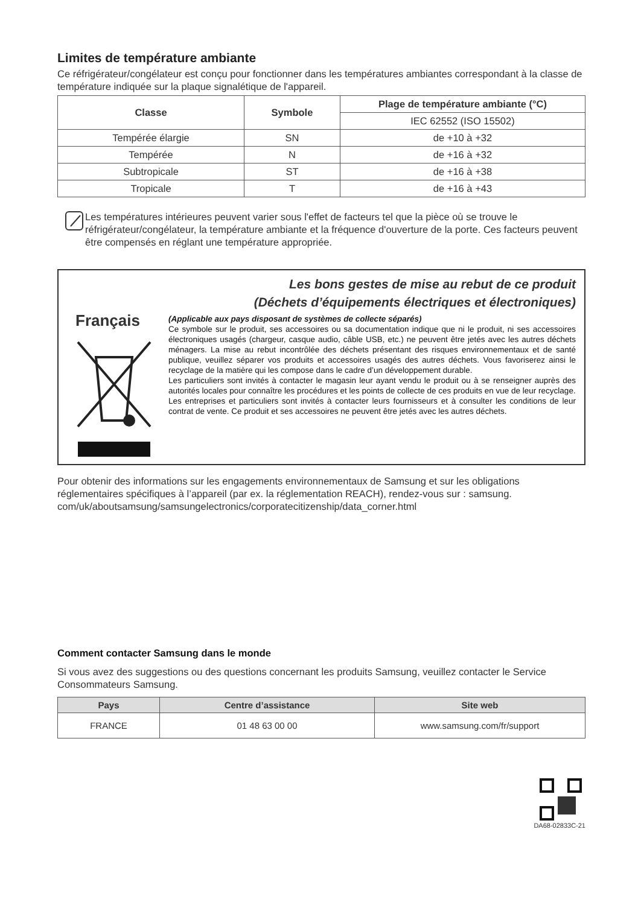Limites de température ambiante
Ce réfrigérateur/congélateur est conçu pour fonctionner dans les températures ambiantes correspondant à la classe de température indiquée sur la plaque signalétique de l'appareil.
| Classe | Symbole | Plage de température ambiante (°C) |
| --- | --- | --- |
| | | IEC 62552 (ISO 15502) |
| Tempérée élargie | SN | de +10 à +32 |
| Tempérée | N | de +16 à +32 |
| Subtropicale | ST | de +16 à +38 |
| Tropicale | T | de +16 à +43 |
Les températures intérieures peuvent varier sous l'effet de facteurs tel que la pièce où se trouve le réfrigérateur/congélateur, la température ambiante et la fréquence d'ouverture de la porte. Ces facteurs peuvent être compensés en réglant une température appropriée.
Français
Les bons gestes de mise au rebut de ce produit
(Déchets d’équipements électriques et électroniques)
(Applicable aux pays disposant de systèmes de collecte séparés)
Ce symbole sur le produit, ses accessoires ou sa documentation indique que ni le produit, ni ses accessoires électroniques usagés (chargeur, casque audio, câble USB, etc.) ne peuvent être jetés avec les autres déchets ménagers. La mise au rebut incontrôlée des déchets présentant des risques environnementaux et de santé publique, veuillez séparer vos produits et accessoires usagés des autres déchets. Vous favoriserez ainsi le recyclage de la matière qui les compose dans le cadre d’un développement durable.
Les particuliers sont invités à contacter le magasin leur ayant vendu le produit ou à se renseigner auprès des autorités locales pour connaître les procédures et les points de collecte de ces produits en vue de leur recyclage.
Les entreprises et particuliers sont invités à contacter leurs fournisseurs et à consulter les conditions de leur contrat de vente. Ce produit et ses accessoires ne peuvent être jetés avec les autres déchets.
Pour obtenir des informations sur les engagements environnementaux de Samsung et sur les obligations réglementaires spécifiques à l’appareil (par ex. la réglementation REACH), rendez-vous sur : samsung. com/uk/aboutsamsung/samsungelectronics/corporatecitizenship/data_corner.html
Comment contacter Samsung dans le monde
Si vous avez des suggestions ou des questions concernant les produits Samsung, veuillez contacter le Service Consommateurs Samsung.
| Pays | Centre d’assistance | Site web |
| --- | --- | --- |
| FRANCE | 01 48 63 00 00 | www.samsung.com/fr/support |
DA68-02833C-21